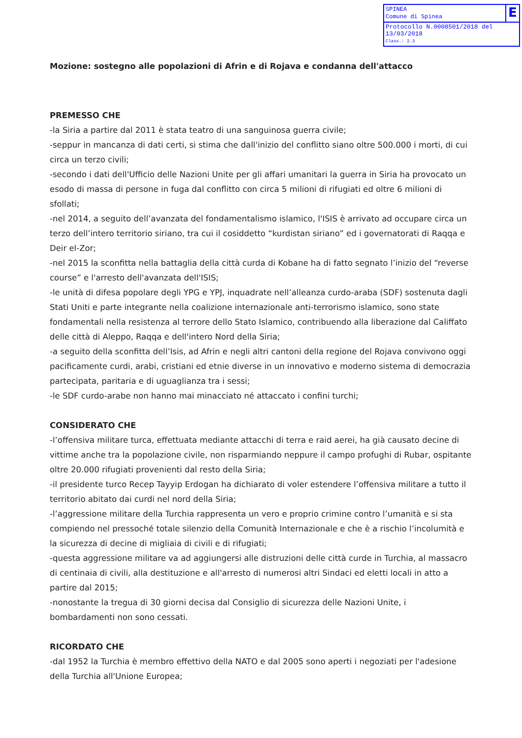SPINEA
Comune di Spinea
E
Protocollo N.0008501/2018 del 13/03/2018
Class.: 2.3
Mozione: sostegno alle popolazioni di Afrin e di Rojava e condanna dell'attacco
PREMESSO CHE
-la Siria a partire dal 2011 è stata teatro di una sanguinosa guerra civile;
-seppur in mancanza di dati certi, si stima che dall'inizio del conflitto siano oltre 500.000 i morti, di cui circa un terzo civili;
-secondo i dati dell'Ufficio delle Nazioni Unite per gli affari umanitari la guerra in Siria ha provocato un esodo di massa di persone in fuga dal conflitto con circa 5 milioni di rifugiati ed oltre 6 milioni di sfollati;
-nel 2014, a seguito dell’avanzata del fondamentalismo islamico, l'ISIS è arrivato ad occupare circa un terzo dell’intero territorio siriano, tra cui il cosiddetto “kurdistan siriano” ed i governatorati di Raqqa e Deir el-Zor;
-nel 2015 la sconfitta nella battaglia della città curda di Kobane ha di fatto segnato l’inizio del “reverse course” e l'arresto dell'avanzata dell'ISIS;
-le unità di difesa popolare degli YPG e YPJ, inquadrate nell’alleanza curdo-araba (SDF) sostenuta dagli Stati Uniti e parte integrante nella coalizione internazionale anti-terrorismo islamico, sono state fondamentali nella resistenza al terrore dello Stato Islamico, contribuendo alla liberazione dal Califfato delle città di Aleppo, Raqqa e dell'intero Nord della Siria;
-a seguito della sconfitta dell’Isis, ad Afrin e negli altri cantoni della regione del Rojava convivono oggi pacificamente curdi, arabi, cristiani ed etnie diverse in un innovativo e moderno sistema di democrazia partecipata, paritaria e di uguaglianza tra i sessi;
-le SDF curdo-arabe non hanno mai minacciato né attaccato i confini turchi;
CONSIDERATO CHE
-l’offensiva militare turca, effettuata mediante attacchi di terra e raid aerei, ha già causato decine di vittime anche tra la popolazione civile, non risparmiando neppure il campo profughi di Rubar, ospitante oltre 20.000 rifugiati provenienti dal resto della Siria;
-il presidente turco Recep Tayyip Erdogan ha dichiarato di voler estendere l’offensiva militare a tutto il territorio abitato dai curdi nel nord della Siria;
-l’aggressione militare della Turchia rappresenta un vero e proprio crimine contro l’umanità e si sta compiendo nel pressoché totale silenzio della Comunità Internazionale e che è a rischio l’incolumità e la sicurezza di decine di migliaia di civili e di rifugiati;
-questa aggressione militare va ad aggiungersi alle distruzioni delle città curde in Turchia, al massacro di centinaia di civili, alla destituzione e all'arresto di numerosi altri Sindaci ed eletti locali in atto a partire dal 2015;
-nonostante la tregua di 30 giorni decisa dal Consiglio di sicurezza delle Nazioni Unite, i bombardamenti non sono cessati.
RICORDATO CHE
-dal 1952 la Turchia è membro effettivo della NATO e dal 2005 sono aperti i negoziati per l'adesione della Turchia all'Unione Europea;